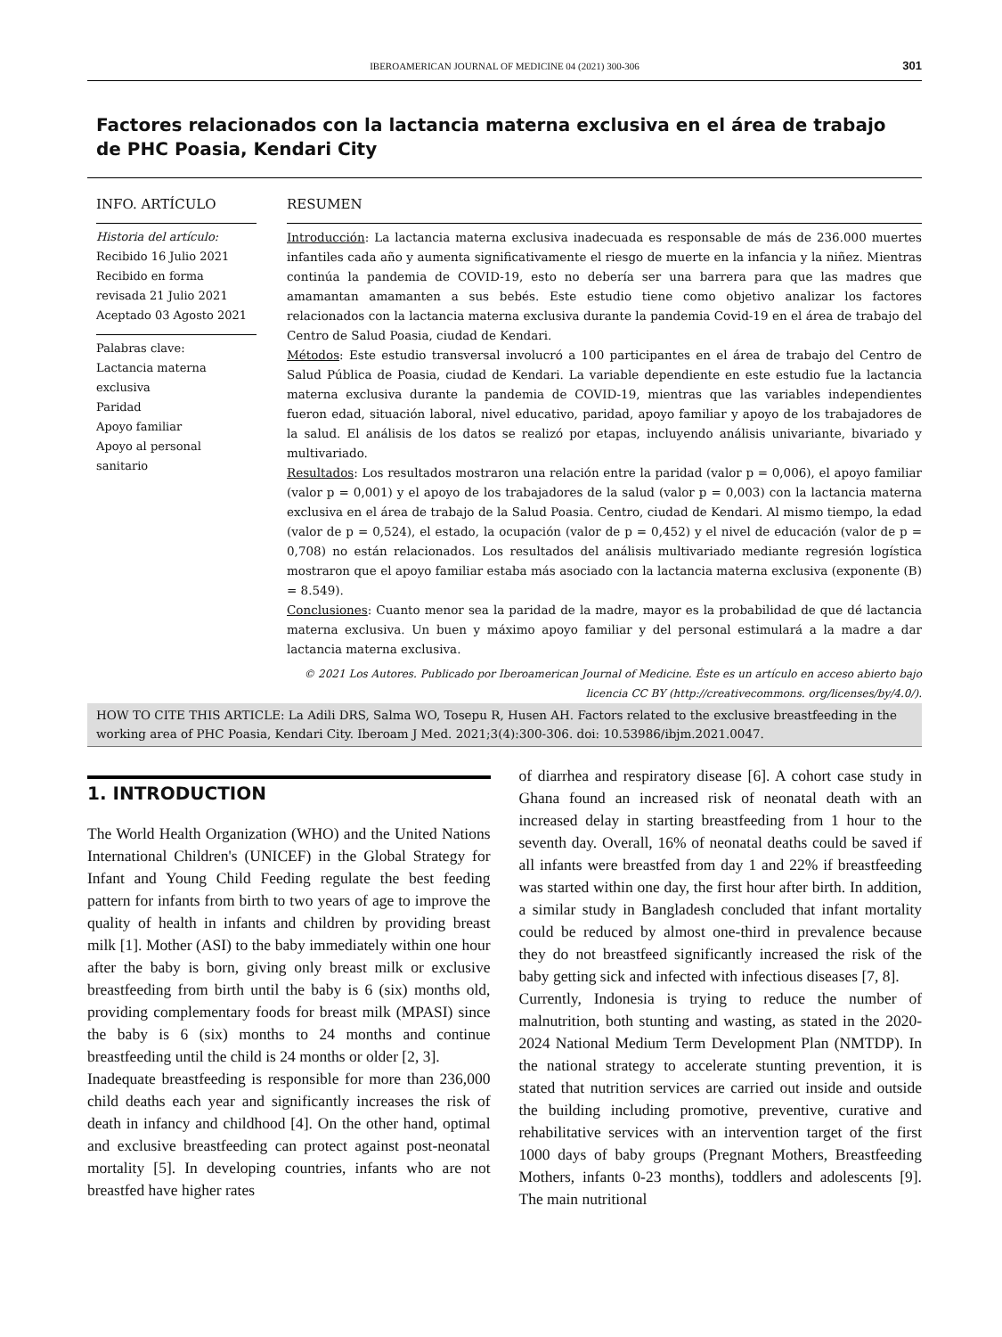IBEROAMERICAN JOURNAL OF MEDICINE 04 (2021) 300-306 301
Factores relacionados con la lactancia materna exclusiva en el área de trabajo de PHC Poasia, Kendari City
INFO. ARTÍCULO
Historia del artículo:
Recibido 16 Julio 2021
Recibido en forma revisada 21 Julio 2021
Aceptado 03 Agosto 2021
Palabras clave:
Lactancia materna exclusiva
Paridad
Apoyo familiar
Apoyo al personal sanitario
RESUMEN
Introducción: La lactancia materna exclusiva inadecuada es responsable de más de 236.000 muertes infantiles cada año y aumenta significativamente el riesgo de muerte en la infancia y la niñez. Mientras continúa la pandemia de COVID-19, esto no debería ser una barrera para que las madres que amamantan amamanten a sus bebés. Este estudio tiene como objetivo analizar los factores relacionados con la lactancia materna exclusiva durante la pandemia Covid-19 en el área de trabajo del Centro de Salud Poasia, ciudad de Kendari.
Métodos: Este estudio transversal involucró a 100 participantes en el área de trabajo del Centro de Salud Pública de Poasia, ciudad de Kendari. La variable dependiente en este estudio fue la lactancia materna exclusiva durante la pandemia de COVID-19, mientras que las variables independientes fueron edad, situación laboral, nivel educativo, paridad, apoyo familiar y apoyo de los trabajadores de la salud. El análisis de los datos se realizó por etapas, incluyendo análisis univariante, bivariado y multivariado.
Resultados: Los resultados mostraron una relación entre la paridad (valor p = 0,006), el apoyo familiar (valor p = 0,001) y el apoyo de los trabajadores de la salud (valor p = 0,003) con la lactancia materna exclusiva en el área de trabajo de la Salud Poasia. Centro, ciudad de Kendari. Al mismo tiempo, la edad (valor de p = 0,524), el estado, la ocupación (valor de p = 0,452) y el nivel de educación (valor de p = 0,708) no están relacionados. Los resultados del análisis multivariado mediante regresión logística mostraron que el apoyo familiar estaba más asociado con la lactancia materna exclusiva (exponente (B) = 8.549).
Conclusiones: Cuanto menor sea la paridad de la madre, mayor es la probabilidad de que dé lactancia materna exclusiva. Un buen y máximo apoyo familiar y del personal estimulará a la madre a dar lactancia materna exclusiva.
© 2021 Los Autores. Publicado por Iberoamerican Journal of Medicine. Éste es un artículo en acceso abierto bajo licencia CC BY (http://creativecommons. org/licenses/by/4.0/).
HOW TO CITE THIS ARTICLE: La Adili DRS, Salma WO, Tosepu R, Husen AH. Factors related to the exclusive breastfeeding in the working area of PHC Poasia, Kendari City. Iberoam J Med. 2021;3(4):300-306. doi: 10.53986/ibjm.2021.0047.
1. INTRODUCTION
The World Health Organization (WHO) and the United Nations International Children's (UNICEF) in the Global Strategy for Infant and Young Child Feeding regulate the best feeding pattern for infants from birth to two years of age to improve the quality of health in infants and children by providing breast milk [1]. Mother (ASI) to the baby immediately within one hour after the baby is born, giving only breast milk or exclusive breastfeeding from birth until the baby is 6 (six) months old, providing complementary foods for breast milk (MPASI) since the baby is 6 (six) months to 24 months and continue breastfeeding until the child is 24 months or older [2, 3].
Inadequate breastfeeding is responsible for more than 236,000 child deaths each year and significantly increases the risk of death in infancy and childhood [4]. On the other hand, optimal and exclusive breastfeeding can protect against post-neonatal mortality [5]. In developing countries, infants who are not breastfed have higher rates
of diarrhea and respiratory disease [6]. A cohort case study in Ghana found an increased risk of neonatal death with an increased delay in starting breastfeeding from 1 hour to the seventh day. Overall, 16% of neonatal deaths could be saved if all infants were breastfed from day 1 and 22% if breastfeeding was started within one day, the first hour after birth. In addition, a similar study in Bangladesh concluded that infant mortality could be reduced by almost one-third in prevalence because they do not breastfeed significantly increased the risk of the baby getting sick and infected with infectious diseases [7, 8].
Currently, Indonesia is trying to reduce the number of malnutrition, both stunting and wasting, as stated in the 2020-2024 National Medium Term Development Plan (NMTDP). In the national strategy to accelerate stunting prevention, it is stated that nutrition services are carried out inside and outside the building including promotive, preventive, curative and rehabilitative services with an intervention target of the first 1000 days of baby groups (Pregnant Mothers, Breastfeeding Mothers, infants 0-23 months), toddlers and adolescents [9]. The main nutritional